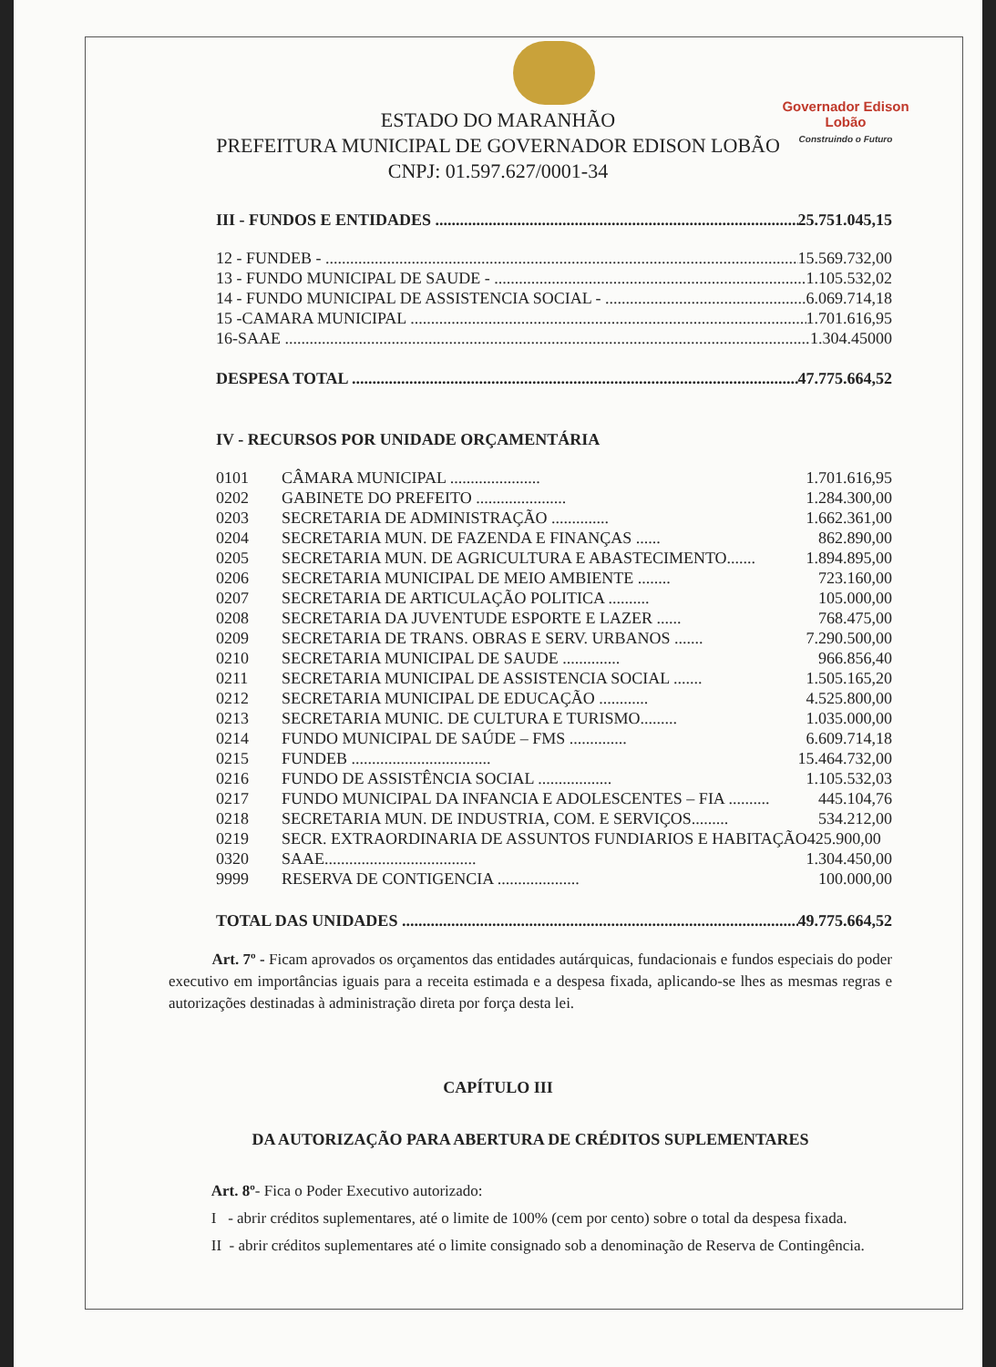Governador Edison Lobão
Construindo o Futuro
ESTADO DO MARANHÃO
PREFEITURA MUNICIPAL DE GOVERNADOR EDISON LOBÃO
CNPJ: 01.597.627/0001-34
III - FUNDOS E ENTIDADES 25.751.045,15
12 - FUNDEB - 15.569.732,00
13 - FUNDO MUNICIPAL DE SAUDE - 1.105.532,02
14 - FUNDO MUNICIPAL DE ASSISTENCIA SOCIAL - 6.069.714,18
15 -CAMARA MUNICIPAL 1.701.616,95
16-SAAE 1.304.45000
DESPESA TOTAL 47.775.664,52
IV - RECURSOS POR UNIDADE ORÇAMENTÁRIA
| 0101 | CÂMARA MUNICIPAL ...................... | 1.701.616,95 |
| 0202 | GABINETE DO PREFEITO ...................... | 1.284.300,00 |
| 0203 | SECRETARIA DE ADMINISTRAÇÃO .............. | 1.662.361,00 |
| 0204 | SECRETARIA MUN. DE FAZENDA E FINANÇAS ...... | 862.890,00 |
| 0205 | SECRETARIA MUN. DE AGRICULTURA E ABASTECIMENTO....... | 1.894.895,00 |
| 0206 | SECRETARIA MUNICIPAL DE MEIO AMBIENTE ........ | 723.160,00 |
| 0207 | SECRETARIA DE ARTICULAÇÃO POLITICA .......... | 105.000,00 |
| 0208 | SECRETARIA DA JUVENTUDE ESPORTE E LAZER ...... | 768.475,00 |
| 0209 | SECRETARIA DE TRANS. OBRAS E SERV. URBANOS ....... | 7.290.500,00 |
| 0210 | SECRETARIA MUNICIPAL DE SAUDE .............. | 966.856,40 |
| 0211 | SECRETARIA MUNICIPAL DE ASSISTENCIA SOCIAL ....... | 1.505.165,20 |
| 0212 | SECRETARIA MUNICIPAL DE EDUCAÇÃO ............ | 4.525.800,00 |
| 0213 | SECRETARIA MUNIC. DE CULTURA E TURISMO......... | 1.035.000,00 |
| 0214 | FUNDO MUNICIPAL DE SAÚDE – FMS .............. | 6.609.714,18 |
| 0215 | FUNDEB .................................. | 15.464.732,00 |
| 0216 | FUNDO DE ASSISTÊNCIA SOCIAL .................. | 1.105.532,03 |
| 0217 | FUNDO MUNICIPAL DA INFANCIA E ADOLESCENTES – FIA .......... | 445.104,76 |
| 0218 | SECRETARIA MUN. DE INDUSTRIA, COM. E SERVIÇOS......... | 534.212,00 |
| 0219 | SECR. EXTRAORDINARIA DE ASSUNTOS FUNDIARIOS E HABITAÇÃO425.900,00 | |
| 0320 | SAAE..................................... | 1.304.450,00 |
| 9999 | RESERVA DE CONTIGENCIA .................... | 100.000,00 |
TOTAL DAS UNIDADES 49.775.664,52
Art. 7º - Ficam aprovados os orçamentos das entidades autárquicas, fundacionais e fundos especiais do poder executivo em importâncias iguais para a receita estimada e a despesa fixada, aplicando-se lhes as mesmas regras e autorizações destinadas à administração direta por força desta lei.
CAPÍTULO III
DA AUTORIZAÇÃO PARA ABERTURA DE CRÉDITOS SUPLEMENTARES
Art. 8º- Fica o Poder Executivo autorizado:
I - abrir créditos suplementares, até o limite de 100% (cem por cento) sobre o total da despesa fixada.
II - abrir créditos suplementares até o limite consignado sob a denominação de Reserva de Contingência.